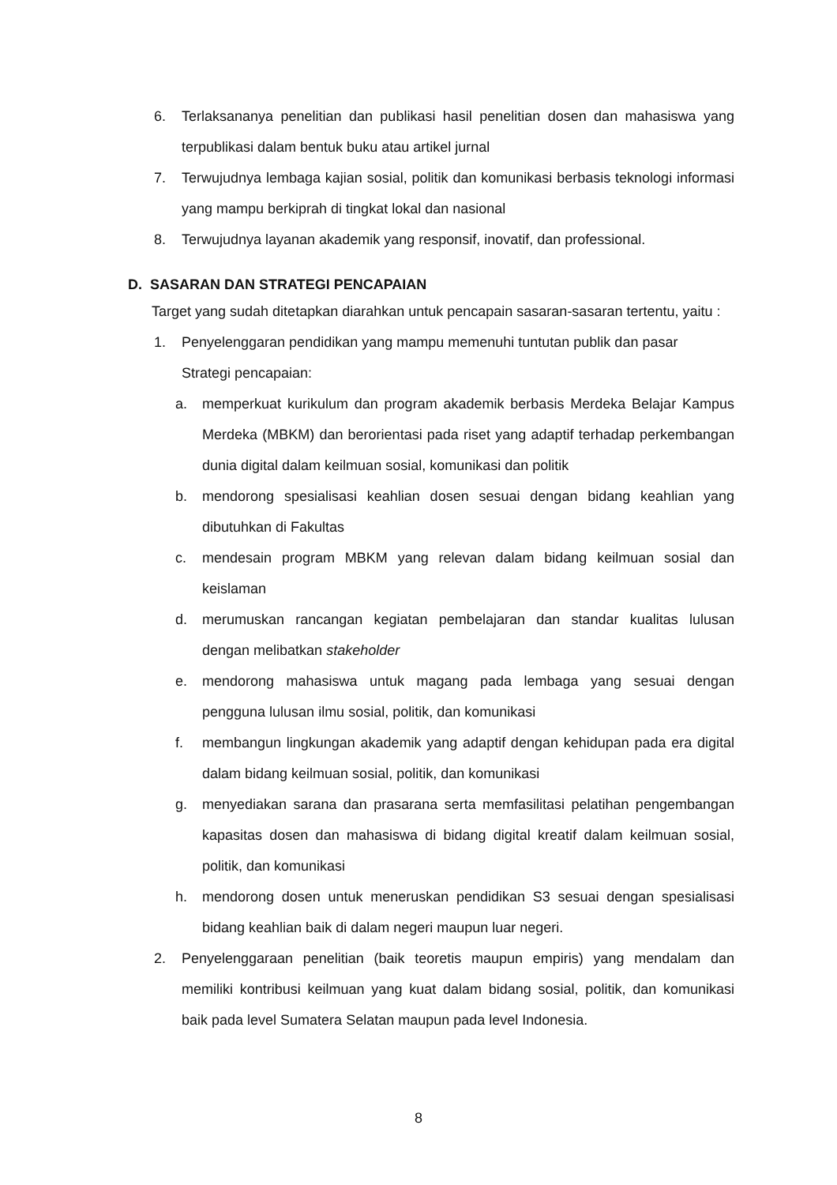6. Terlaksananya penelitian dan publikasi hasil penelitian dosen dan mahasiswa yang terpublikasi dalam bentuk buku atau artikel jurnal
7. Terwujudnya lembaga kajian sosial, politik dan komunikasi berbasis teknologi informasi yang mampu berkiprah di tingkat lokal dan nasional
8. Terwujudnya layanan akademik yang responsif, inovatif, dan professional.
D. SASARAN DAN STRATEGI PENCAPAIAN
Target yang sudah ditetapkan diarahkan untuk pencapain sasaran-sasaran tertentu, yaitu :
1. Penyelenggaran pendidikan yang mampu memenuhi tuntutan publik dan pasar
Strategi pencapaian:
a. memperkuat kurikulum dan program akademik berbasis Merdeka Belajar Kampus Merdeka (MBKM) dan berorientasi pada riset yang adaptif terhadap perkembangan dunia digital dalam keilmuan sosial, komunikasi dan politik
b. mendorong spesialisasi keahlian dosen sesuai dengan bidang keahlian yang dibutuhkan di Fakultas
c. mendesain program MBKM yang relevan dalam bidang keilmuan sosial dan keislaman
d. merumuskan rancangan kegiatan pembelajaran dan standar kualitas lulusan dengan melibatkan stakeholder
e. mendorong mahasiswa untuk magang pada lembaga yang sesuai dengan pengguna lulusan ilmu sosial, politik, dan komunikasi
f. membangun lingkungan akademik yang adaptif dengan kehidupan pada era digital dalam bidang keilmuan sosial, politik, dan komunikasi
g. menyediakan sarana dan prasarana serta memfasilitasi pelatihan pengembangan kapasitas dosen dan mahasiswa di bidang digital kreatif dalam keilmuan sosial, politik, dan komunikasi
h. mendorong dosen untuk meneruskan pendidikan S3 sesuai dengan spesialisasi bidang keahlian baik di dalam negeri maupun luar negeri.
2. Penyelenggaraan penelitian (baik teoretis maupun empiris) yang mendalam dan memiliki kontribusi keilmuan yang kuat dalam bidang sosial, politik, dan komunikasi baik pada level Sumatera Selatan maupun pada level Indonesia.
8